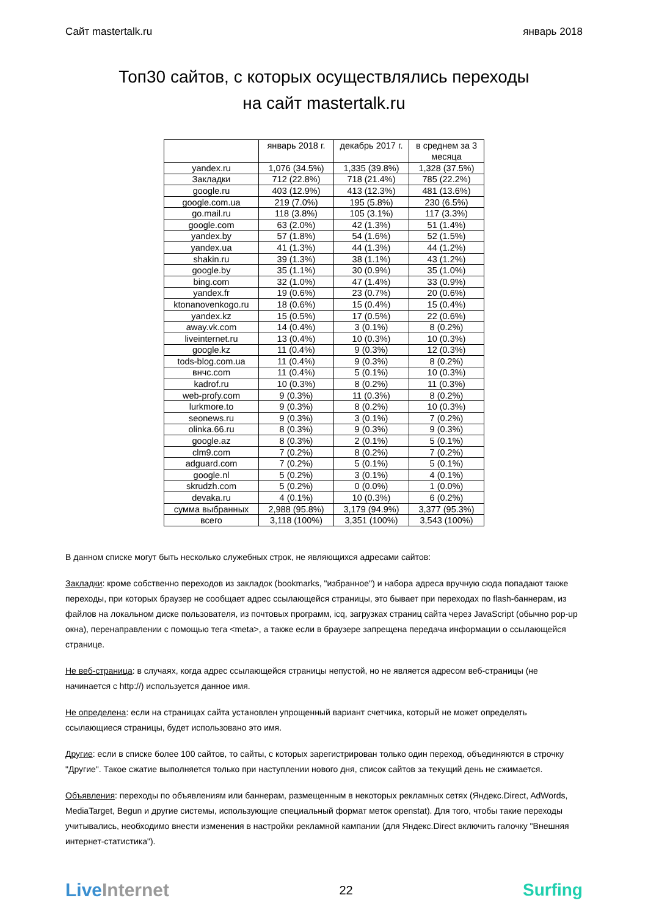Сайт mastertalk.ru январь 2018
Топ30 сайтов, с которых осуществлялись переходы
на сайт mastertalk.ru
| | январь 2018 г. | декабрь 2017 г. | в среднем за 3 месяца |
| --- | --- | --- | --- |
| yandex.ru | 1,076 (34.5%) | 1,335 (39.8%) | 1,328 (37.5%) |
| Закладки | 712 (22.8%) | 718 (21.4%) | 785 (22.2%) |
| google.ru | 403 (12.9%) | 413 (12.3%) | 481 (13.6%) |
| google.com.ua | 219 (7.0%) | 195 (5.8%) | 230 (6.5%) |
| go.mail.ru | 118 (3.8%) | 105 (3.1%) | 117 (3.3%) |
| google.com | 63 (2.0%) | 42 (1.3%) | 51 (1.4%) |
| yandex.by | 57 (1.8%) | 54 (1.6%) | 52 (1.5%) |
| yandex.ua | 41 (1.3%) | 44 (1.3%) | 44 (1.2%) |
| shakin.ru | 39 (1.3%) | 38 (1.1%) | 43 (1.2%) |
| google.by | 35 (1.1%) | 30 (0.9%) | 35 (1.0%) |
| bing.com | 32 (1.0%) | 47 (1.4%) | 33 (0.9%) |
| yandex.fr | 19 (0.6%) | 23 (0.7%) | 20 (0.6%) |
| ktonanovenkogo.ru | 18 (0.6%) | 15 (0.4%) | 15 (0.4%) |
| yandex.kz | 15 (0.5%) | 17 (0.5%) | 22 (0.6%) |
| away.vk.com | 14 (0.4%) | 3 (0.1%) | 8 (0.2%) |
| liveinternet.ru | 13 (0.4%) | 10 (0.3%) | 10 (0.3%) |
| google.kz | 11 (0.4%) | 9 (0.3%) | 12 (0.3%) |
| tods-blog.com.ua | 11 (0.4%) | 9 (0.3%) | 8 (0.2%) |
| внчс.com | 11 (0.4%) | 5 (0.1%) | 10 (0.3%) |
| kadrof.ru | 10 (0.3%) | 8 (0.2%) | 11 (0.3%) |
| web-profy.com | 9 (0.3%) | 11 (0.3%) | 8 (0.2%) |
| lurkmore.to | 9 (0.3%) | 8 (0.2%) | 10 (0.3%) |
| seonews.ru | 9 (0.3%) | 3 (0.1%) | 7 (0.2%) |
| olinka.66.ru | 8 (0.3%) | 9 (0.3%) | 9 (0.3%) |
| google.az | 8 (0.3%) | 2 (0.1%) | 5 (0.1%) |
| clm9.com | 7 (0.2%) | 8 (0.2%) | 7 (0.2%) |
| adguard.com | 7 (0.2%) | 5 (0.1%) | 5 (0.1%) |
| google.nl | 5 (0.2%) | 3 (0.1%) | 4 (0.1%) |
| skrudzh.com | 5 (0.2%) | 0 (0.0%) | 1 (0.0%) |
| devaka.ru | 4 (0.1%) | 10 (0.3%) | 6 (0.2%) |
| сумма выбранных | 2,988 (95.8%) | 3,179 (94.9%) | 3,377 (95.3%) |
| всего | 3,118 (100%) | 3,351 (100%) | 3,543 (100%) |
В данном списке могут быть несколько служебных строк, не являющихся адресами сайтов:
Закладки: кроме собственно переходов из закладок (bookmarks, "избранное") и набора адреса вручную сюда попадают также переходы, при которых браузер не сообщает адрес ссылающейся страницы, это бывает при переходах по flash-баннерам, из файлов на локальном диске пользователя, из почтовых программ, icq, загрузках страниц сайта через JavaScript (обычно pop-up окна), перенаправлении с помощью тега <meta>, а также если в браузере запрещена передача информации о ссылающейся странице.
Не веб-страница: в случаях, когда адрес ссылающейся страницы непустой, но не является адресом веб-страницы (не начинается с http://) используется данное имя.
Не определена: если на страницах сайта установлен упрощенный вариант счетчика, который не может определять ссылающиеся страницы, будет использовано это имя.
Другие: если в списке более 100 сайтов, то сайты, с которых зарегистрирован только один переход, объединяются в строчку "Другие". Такое сжатие выполняется только при наступлении нового дня, список сайтов за текущий день не сжимается.
Объявления: переходы по объявлениям или баннерам, размещенным в некоторых рекламных сетях (Яндекс.Direct, AdWords, MediaTarget, Begun и другие системы, использующие специальный формат меток openstat). Для того, чтобы такие переходы учитывались, необходимо внести изменения в настройки рекламной кампании (для Яндекс.Direct включить галочку "Внешняя интернет-статистика").
LiveInternet 22 Surfing